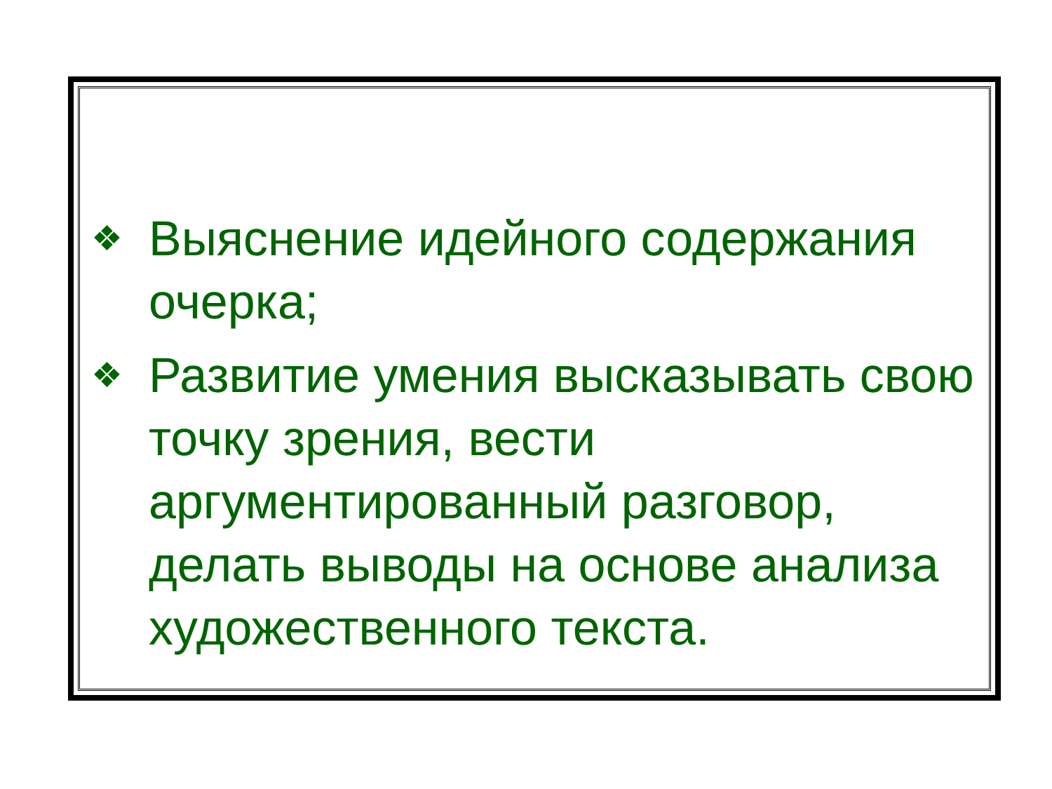❖ Выяснение идейного содержания очерка;
❖ Развитие умения высказывать свою точку зрения, вести аргументированный разговор, делать выводы на основе анализа художественного текста.